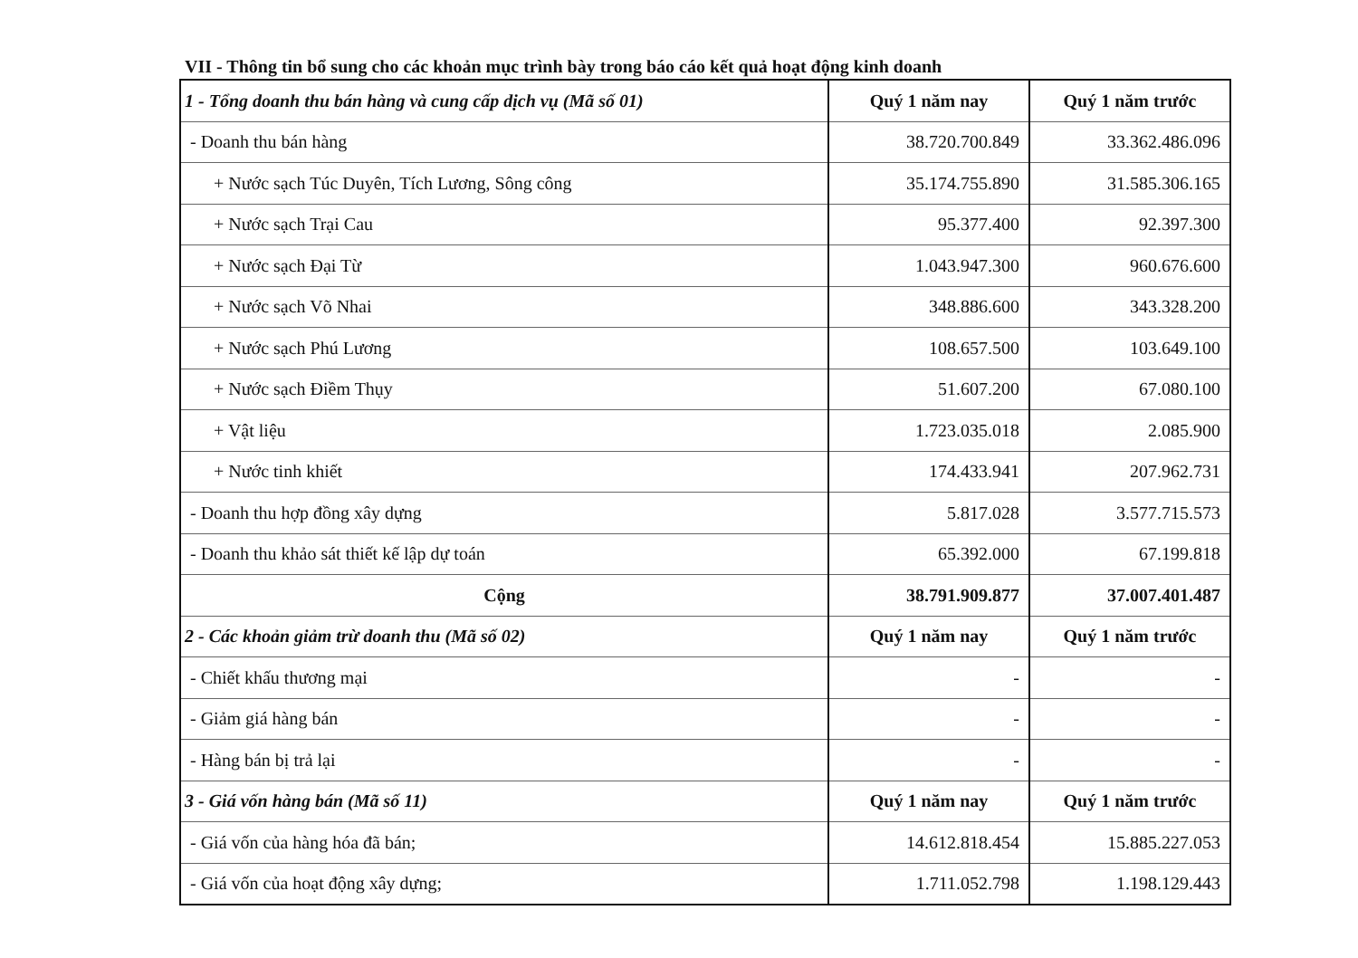VII - Thông tin bổ sung cho các khoản mục trình bày trong báo cáo kết quả hoạt động kinh doanh
| 1 - Tổng doanh thu bán hàng và cung cấp dịch vụ (Mã số 01) | Quý 1 năm nay | Quý 1 năm trước |
| --- | --- | --- |
| - Doanh thu bán hàng | 38.720.700.849 | 33.362.486.096 |
| + Nước sạch Túc Duyên, Tích Lương, Sông công | 35.174.755.890 | 31.585.306.165 |
| + Nước sạch Trại Cau | 95.377.400 | 92.397.300 |
| + Nước sạch Đại Từ | 1.043.947.300 | 960.676.600 |
| + Nước sạch Võ Nhai | 348.886.600 | 343.328.200 |
| + Nước sạch Phú Lương | 108.657.500 | 103.649.100 |
| + Nước sạch Điềm Thụy | 51.607.200 | 67.080.100 |
| + Vật liệu | 1.723.035.018 | 2.085.900 |
| + Nước tinh khiết | 174.433.941 | 207.962.731 |
| - Doanh thu hợp đồng xây dựng | 5.817.028 | 3.577.715.573 |
| - Doanh thu khảo sát thiết kế lập dự toán | 65.392.000 | 67.199.818 |
| Cộng | 38.791.909.877 | 37.007.401.487 |
| 2 - Các khoản giảm trừ doanh thu (Mã số 02) | Quý 1 năm nay | Quý 1 năm trước |
| - Chiết khấu thương mại | - | - |
| - Giảm giá hàng bán | - | - |
| - Hàng bán bị trả lại | - | - |
| 3 - Giá vốn hàng bán (Mã số 11) | Quý 1 năm nay | Quý 1 năm trước |
| - Giá vốn của hàng hóa đã bán; | 14.612.818.454 | 15.885.227.053 |
| - Giá vốn của hoạt động xây dựng; | 1.711.052.798 | 1.198.129.443 |